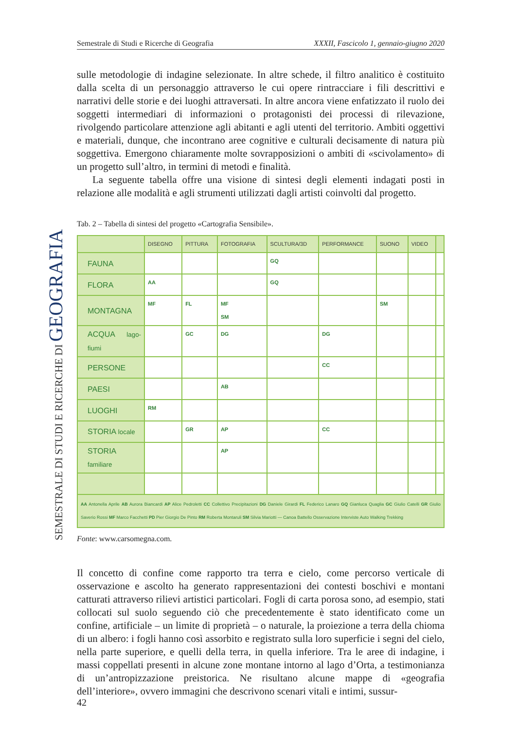Semestrale di Studi e Ricerche di Geografia XXXII, Fascicolo 1, gennaio-giugno 2020
SEMESTRALE DI STUDI E RICERCHE DI GEOGRAFIA
sulle metodologie di indagine selezionate. In altre schede, il filtro analitico è costituito dalla scelta di un personaggio attraverso le cui opere rintracciare i fili descrittivi e narrativi delle storie e dei luoghi attraversati. In altre ancora viene enfatizzato il ruolo dei soggetti intermediari di informazioni o protagonisti dei processi di rilevazione, rivolgendo particolare attenzione agli abitanti e agli utenti del territorio. Ambiti oggettivi e materiali, dunque, che incontrano aree cognitive e culturali decisamente di natura più soggettiva. Emergono chiaramente molte sovrapposizioni o ambiti di «scivolamento» di un progetto sull’altro, in termini di metodi e finalità.
La seguente tabella offre una visione di sintesi degli elementi indagati posti in relazione alle modalità e agli strumenti utilizzati dagli artisti coinvolti dal progetto.
Tab. 2 – Tabella di sintesi del progetto «Cartografia Sensibile».
| | DISEGNO | PITTURA | FOTOGRAFIA | SCULTURA/3D | PERFORMANCE | SUONO | VIDEO | |
| --- | --- | --- | --- | --- | --- | --- | --- | --- |
| FAUNA | | | | GQ | | | | |
| FLORA | AA | | | GQ | | | | |
| MONTAGNA | MF | FL | MF SM | | | SM | | |
| ACQUA lago-fiumi | | GC | DG | | DG | | | |
| PERSONE | | | | | CC | | | |
| PAESI | | | AB | | | | | |
| LUOGHI | RM | | | | | | | |
| STORIA locale | | GR | AP | | CC | | | |
| STORIA familiare | | | AP | | | | | |
| AA Antonella Aprile AB Aurora Biancardi AP Alice Pedroletti CC Collettivo Precipitazioni DG Daniele Girardi FL Federico Lanaro GQ Gianluca Quaglia GC Giulio Catelli GR Giulio Saverio Rossi MF Marco Facchetti PD Pier Giorgio De Pinto RM Roberta Montaruli SM Silvia Mariotti — Canoa Battello Osservazione Interviste Auto Walking Trekking | | | | | | | | |
Fonte: www.carsomegna.com.
Il concetto di confine come rapporto tra terra e cielo, come percorso verticale di osservazione e ascolto ha generato rappresentazioni dei contesti boschivi e montani catturati attraverso rilievi artistici particolari. Fogli di carta porosa sono, ad esempio, stati collocati sul suolo seguendo ciò che precedentemente è stato identificato come un confine, artificiale – un limite di proprietà – o naturale, la proiezione a terra della chioma di un albero: i fogli hanno così assorbito e registrato sulla loro superficie i segni del cielo, nella parte superiore, e quelli della terra, in quella inferiore. Tra le aree di indagine, i massi coppellati presenti in alcune zone montane intorno al lago d’Orta, a testimonianza di un’antropizzazione preistorica. Ne risultano alcune mappe di «geografia dell’interiore», ovvero immagini che descrivono scenari vitali e intimi, sussur-
42